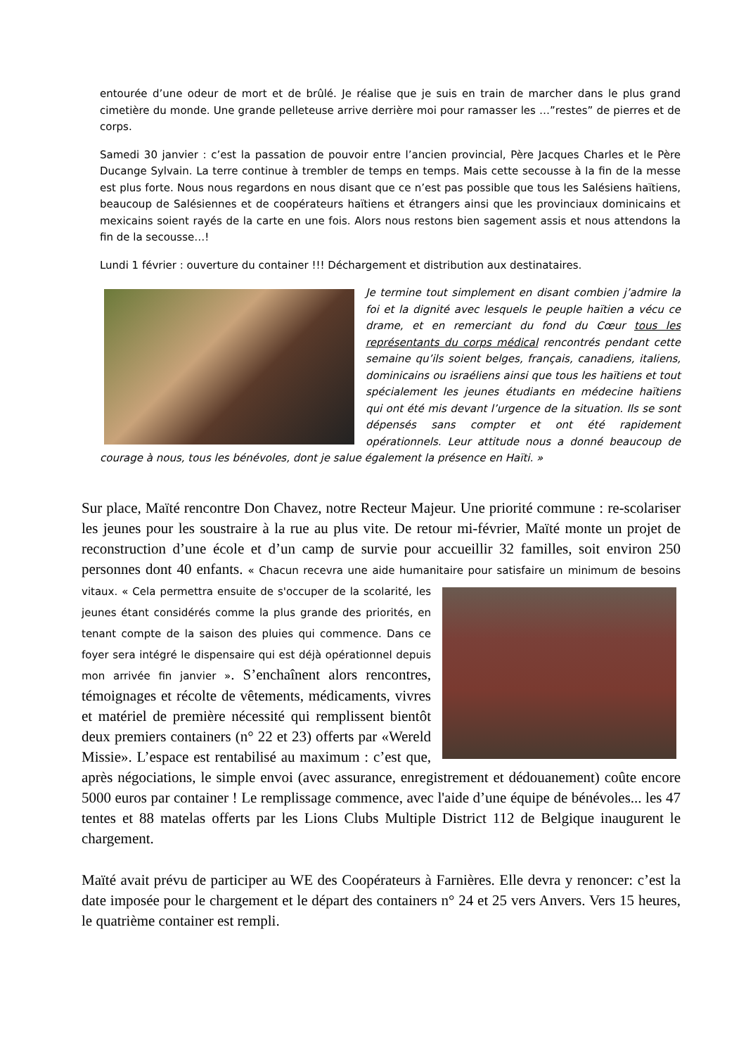entourée d’une odeur de mort et de brûlé. Je réalise que je suis en train de marcher dans le plus grand cimetière du monde. Une grande pelleteuse arrive derrière moi pour ramasser les …”restes” de pierres et de corps.
Samedi 30 janvier : c’est la passation de pouvoir entre l’ancien provincial, Père Jacques Charles et le Père Ducange Sylvain. La terre continue à trembler de temps en temps. Mais cette secousse à la fin de la messe est plus forte. Nous nous regardons en nous disant que ce n’est pas possible que tous les Salésiens haïtiens, beaucoup de Salésiennes et de coopérateurs haïtiens et étrangers ainsi que les provinciaux dominicains et mexicains soient rayés de la carte en une fois. Alors nous restons bien sagement assis et nous attendons la fin de la secousse…!
Lundi 1 février : ouverture du container !!! Déchargement et distribution aux destinataires.
Je termine tout simplement en disant combien j’admire la foi et la dignité avec lesquels le peuple haïtien a vécu ce drame, et en remerciant du fond du Cœur tous les représentants du corps médical rencontrés pendant cette semaine qu’ils soient belges, français, canadiens, italiens, dominicains ou israéliens ainsi que tous les haïtiens et tout spécialement les jeunes étudiants en médecine haïtiens qui ont été mis devant l’urgence de la situation. Ils se sont dépensés sans compter et ont été rapidement opérationnels. Leur attitude nous a donné beaucoup de courage à nous, tous les bénévoles, dont je salue également la présence en Haïti. »
Sur place, Maïté rencontre Don Chavez, notre Recteur Majeur. Une priorité commune : re-scolariser les jeunes pour les soustraire à la rue au plus vite. De retour mi-février, Maïté monte un projet de reconstruction d’une école et d’un camp de survie pour accueillir 32 familles, soit environ 250 personnes dont 40 enfants. « Chacun recevra une aide humanitaire pour satisfaire un minimum de besoins vitaux. « Cela permettra ensuite de s'occuper de la scolarité, les jeunes étant considérés comme la plus grande des priorités, en tenant compte de la saison des pluies qui commence. Dans ce foyer sera intégré le dispensaire qui est déjà opérationnel depuis mon arrivée fin janvier ». S’enchaînent alors rencontres, témoignages et récolte de vêtements, médicaments, vivres et matériel de première nécessité qui remplissent bientôt deux premiers containers (n° 22 et 23) offerts par «Wereld Missie». L’espace est rentabilisé au maximum : c’est que, après négociations, le simple envoi (avec assurance, enregistrement et dédouanement) coûte encore 5000 euros par container ! Le remplissage commence, avec l'aide d’une équipe de bénévoles... les 47 tentes et 88 matelas offerts par les Lions Clubs Multiple District 112 de Belgique inaugurent le chargement.
Maïté avait prévu de participer au WE des Coopérateurs à Farnières. Elle devra y renoncer: c’est la date imposée pour le chargement et le départ des containers n° 24 et 25 vers Anvers. Vers 15 heures, le quatrième container est rempli.